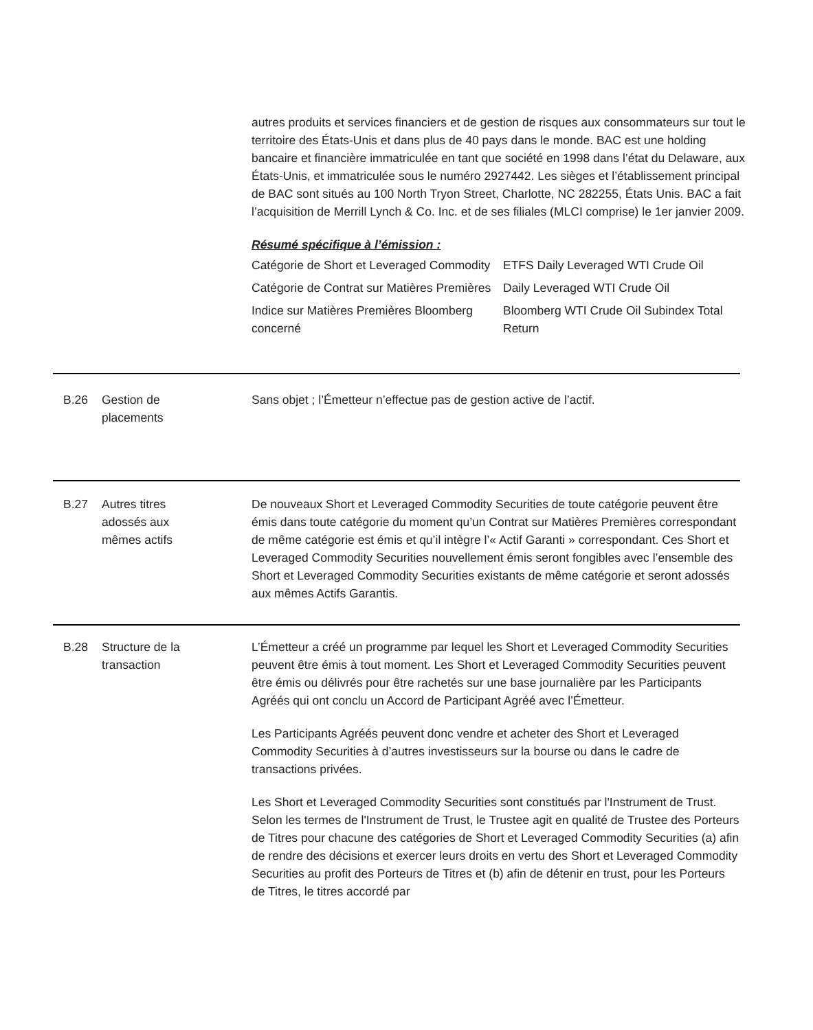autres produits et services financiers et de gestion de risques aux consommateurs sur tout le territoire des États-Unis et dans plus de 40 pays dans le monde. BAC est une holding bancaire et financière immatriculée en tant que société en 1998 dans l’état du Delaware, aux États-Unis, et immatriculée sous le numéro 2927442. Les sièges et l’établissement principal de BAC sont situés au 100 North Tryon Street, Charlotte, NC 282255, États Unis. BAC a fait l’acquisition de Merrill Lynch & Co. Inc. et de ses filiales (MLCI comprise) le 1er janvier 2009.
Résumé spécifique à l’émission :
| Catégorie de Short et Leveraged Commodity | ETFS Daily Leveraged WTI Crude Oil |
| Catégorie de Contrat sur Matières Premières | Daily Leveraged WTI Crude Oil |
| Indice sur Matières Premières Bloomberg concerné | Bloomberg WTI Crude Oil Subindex Total Return |
B.26
Gestion de
placements
Sans objet ; l’Émetteur n’effectue pas de gestion active de l’actif.
B.27
Autres titres
adossés aux
mêmes actifs
De nouveaux Short et Leveraged Commodity Securities de toute catégorie peuvent être émis dans toute catégorie du moment qu’un Contrat sur Matières Premières correspondant de même catégorie est émis et qu’il intègre l’« Actif Garanti » correspondant. Ces Short et Leveraged Commodity Securities nouvellement émis seront fongibles avec l’ensemble des Short et Leveraged Commodity Securities existants de même catégorie et seront adossés aux mêmes Actifs Garantis.
B.28
Structure de la
transaction
L’Émetteur a créé un programme par lequel les Short et Leveraged Commodity Securities peuvent être émis à tout moment. Les Short et Leveraged Commodity Securities peuvent être émis ou délivrés pour être rachetés sur une base journalière par les Participants Agréés qui ont conclu un Accord de Participant Agréé avec l’Émetteur.
Les Participants Agréés peuvent donc vendre et acheter des Short et Leveraged Commodity Securities à d’autres investisseurs sur la bourse ou dans le cadre de transactions privées.
Les Short et Leveraged Commodity Securities sont constitués par l'Instrument de Trust. Selon les termes de l'Instrument de Trust, le Trustee agit en qualité de Trustee des Porteurs de Titres pour chacune des catégories de Short et Leveraged Commodity Securities (a) afin de rendre des décisions et exercer leurs droits en vertu des Short et Leveraged Commodity Securities au profit des Porteurs de Titres et (b) afin de détenir en trust, pour les Porteurs de Titres, le titres accordé par